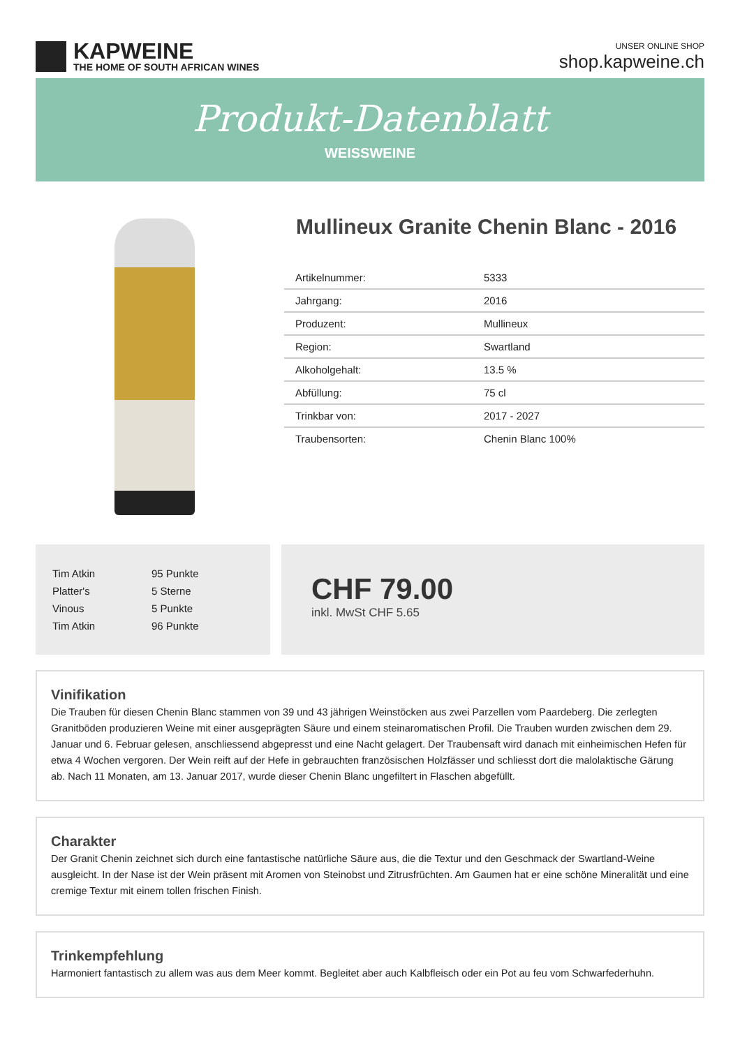KAPWEINE
THE HOME OF SOUTH AFRICAN WINES
UNSER ONLINE SHOP
shop.kapweine.ch
Produkt-Datenblatt
WEISSWEINE
Mullineux Granite Chenin Blanc - 2016
| Artikelnummer: | 5333 |
| Jahrgang: | 2016 |
| Produzent: | Mullineux |
| Region: | Swartland |
| Alkoholgehalt: | 13.5 % |
| Abfüllung: | 75 cl |
| Trinkbar von: | 2017 - 2027 |
| Traubensorten: | Chenin Blanc 100% |
| Tim Atkin | 95 Punkte |
| Platter's | 5 Sterne |
| Vinous | 5 Punkte |
| Tim Atkin | 96 Punkte |
CHF 79.00
inkl. MwSt CHF 5.65
Vinifikation
Die Trauben für diesen Chenin Blanc stammen von 39 und 43 jährigen Weinstöcken aus zwei Parzellen vom Paardeberg. Die zerlegten Granitböden produzieren Weine mit einer ausgeprägten Säure und einem steinaromatischen Profil. Die Trauben wurden zwischen dem 29. Januar und 6. Februar gelesen, anschliessend abgepresst und eine Nacht gelagert. Der Traubensaft wird danach mit einheimischen Hefen für etwa 4 Wochen vergoren. Der Wein reift auf der Hefe in gebrauchten französischen Holzfässer und schliesst dort die malolaktische Gärung ab. Nach 11 Monaten, am 13. Januar 2017, wurde dieser Chenin Blanc ungefiltert in Flaschen abgefüllt.
Charakter
Der Granit Chenin zeichnet sich durch eine fantastische natürliche Säure aus, die die Textur und den Geschmack der Swartland-Weine ausgleicht. In der Nase ist der Wein präsent mit Aromen von Steinobst und Zitrusfrüchten. Am Gaumen hat er eine schöne Mineralität und eine cremige Textur mit einem tollen frischen Finish.
Trinkempfehlung
Harmoniert fantastisch zu allem was aus dem Meer kommt. Begleitet aber auch Kalbfleisch oder ein Pot au feu vom Schwarfederhuhn.